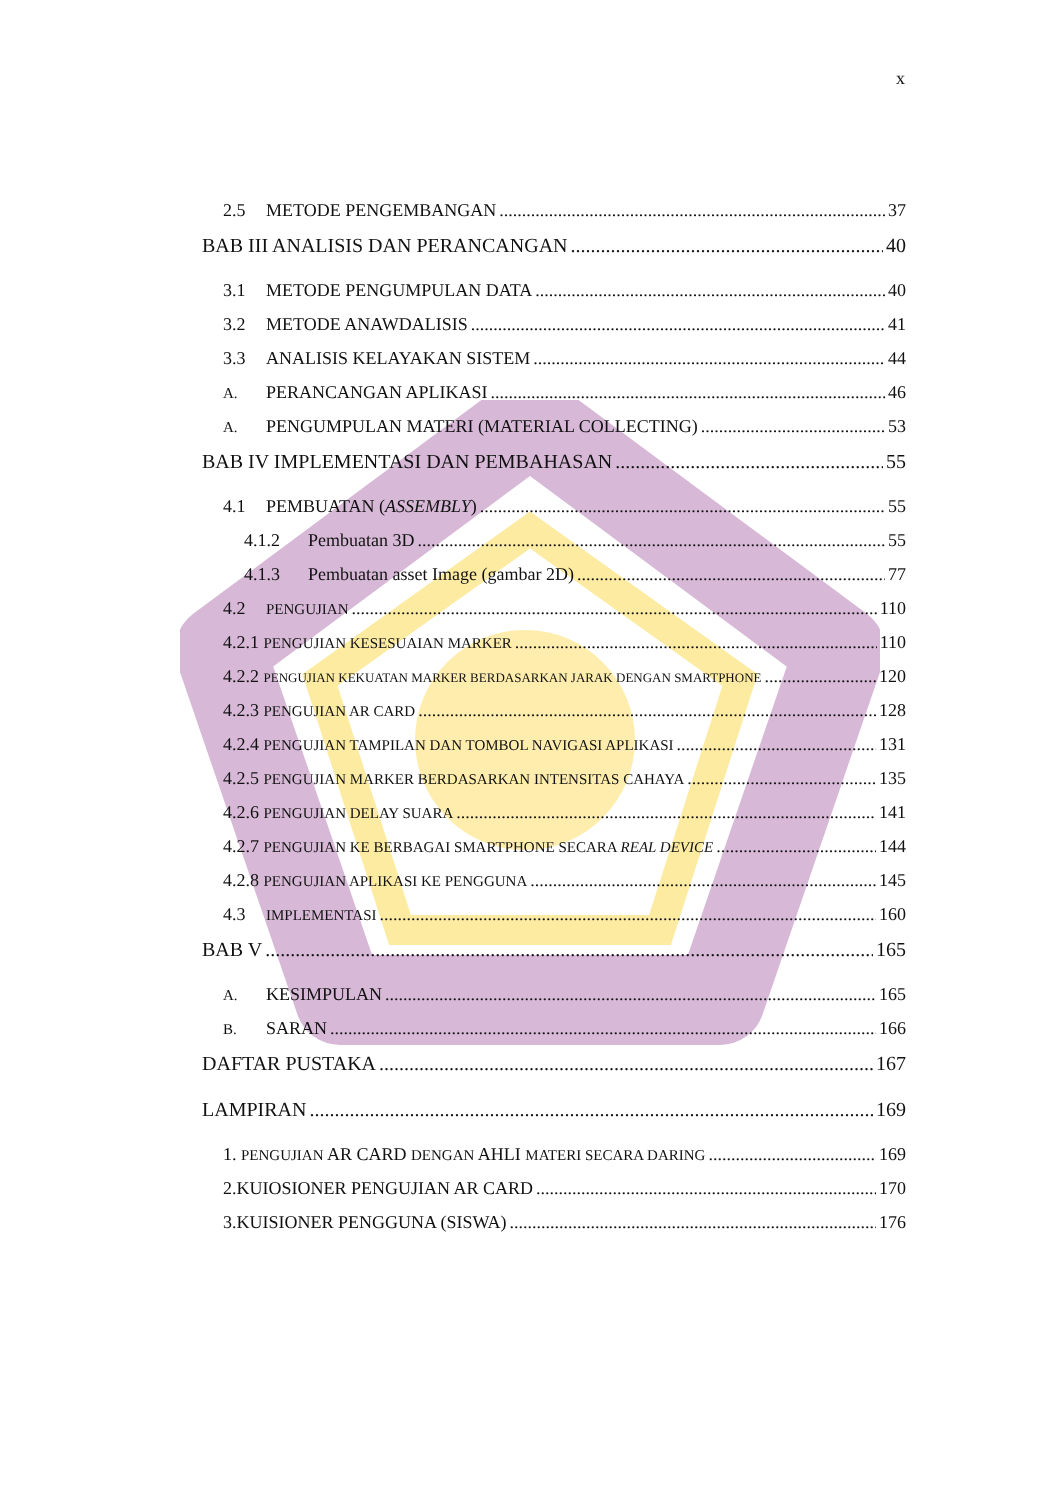x
2.5 METODE PENGEMBANGAN 37
BAB III ANALISIS DAN PERANCANGAN 40
3.1 METODE PENGUMPULAN DATA 40
3.2 METODE ANAWDALISIS 41
3.3 ANALISIS KELAYAKAN SISTEM 44
A. PERANCANGAN APLIKASI 46
A. PENGUMPULAN MATERI (MATERIAL COLLECTING) 53
BAB IV IMPLEMENTASI DAN PEMBAHASAN 55
4.1 PEMBUATAN (ASSEMBLY) 55
4.1.2 Pembuatan 3D 55
4.1.3 Pembuatan asset Image (gambar 2D) 77
4.2 PENGUJIAN 110
4.2.1 PENGUJIAN KESESUAIAN MARKER 110
4.2.2 PENGUJIAN KEKUATAN MARKER BERDASARKAN JARAK DENGAN SMARTPHONE 120
4.2.3 PENGUJIAN AR CARD 128
4.2.4 PENGUJIAN TAMPILAN DAN TOMBOL NAVIGASI APLIKASI 131
4.2.5 PENGUJIAN MARKER BERDASARKAN INTENSITAS CAHAYA 135
4.2.6 PENGUJIAN DELAY SUARA 141
4.2.7 PENGUJIAN KE BERBAGAI SMARTPHONE SECARA REAL DEVICE 144
4.2.8 PENGUJIAN APLIKASI KE PENGGUNA 145
4.3 IMPLEMENTASI 160
BAB V 165
A. KESIMPULAN 165
B. SARAN 166
DAFTAR PUSTAKA 167
LAMPIRAN 169
1. PENGUJIAN AR CARD DENGAN AHLI MATERI SECARA DARING 169
2.KUIOSIONER PENGUJIAN AR CARD 170
3.KUISIONER PENGGUNA (SISWA) 176